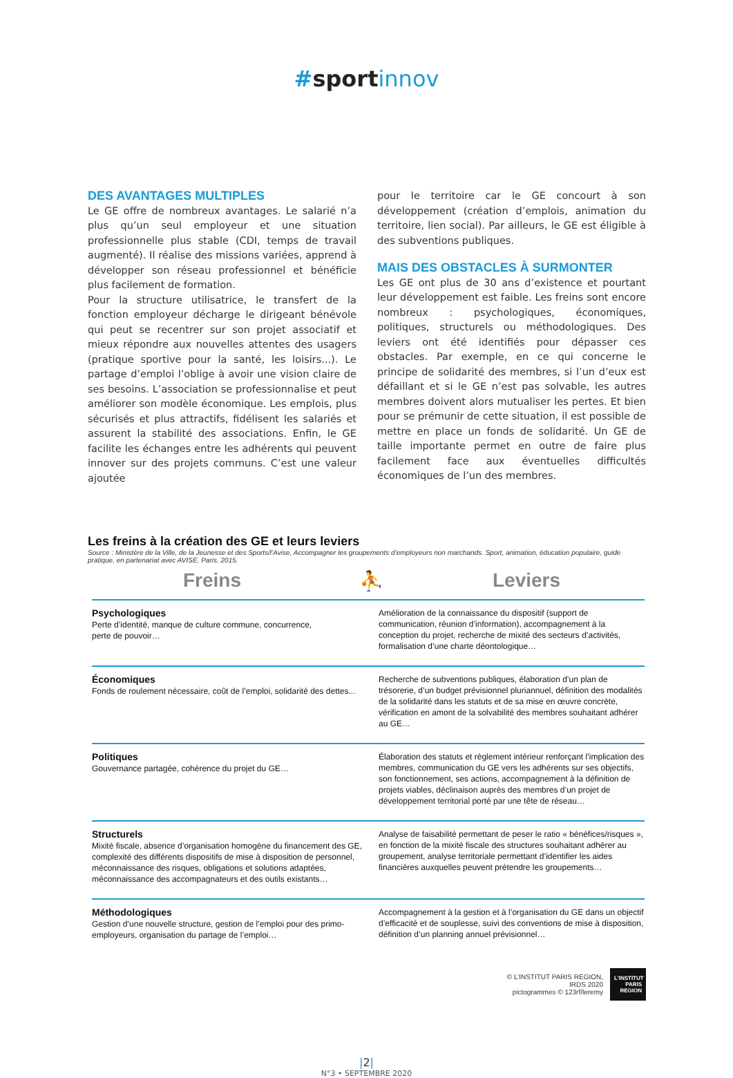#sport innov
DES AVANTAGES MULTIPLES
Le GE offre de nombreux avantages. Le salarié n’a plus qu’un seul employeur et une situation professionnelle plus stable (CDI, temps de travail augmenté). Il réalise des missions variées, apprend à développer son réseau professionnel et bénéficie plus facilement de formation.
Pour la structure utilisatrice, le transfert de la fonction employeur décharge le dirigeant bénévole qui peut se recentrer sur son projet associatif et mieux répondre aux nouvelles attentes des usagers (pratique sportive pour la santé, les loisirs...). Le partage d’emploi l’oblige à avoir une vision claire de ses besoins. L’association se professionnalise et peut améliorer son modèle économique. Les emplois, plus sécurisés et plus attractifs, fidélisent les salariés et assurent la stabilité des associations. Enfin, le GE facilite les échanges entre les adhérents qui peuvent innover sur des projets communs. C’est une valeur ajoutée
pour le territoire car le GE concourt à son développement (création d’emplois, animation du territoire, lien social). Par ailleurs, le GE est éligible à des subventions publiques.
MAIS DES OBSTACLES À SURMONTER
Les GE ont plus de 30 ans d’existence et pourtant leur développement est faible. Les freins sont encore nombreux : psychologiques, économiques, politiques, structurels ou méthodologiques. Des leviers ont été identifiés pour dépasser ces obstacles. Par exemple, en ce qui concerne le principe de solidarité des membres, si l’un d’eux est défaillant et si le GE n’est pas solvable, les autres membres doivent alors mutualiser les pertes. Et bien pour se prémunir de cette situation, il est possible de mettre en place un fonds de solidarité. Un GE de taille importante permet en outre de faire plus facilement face aux éventuelles difficultés économiques de l’un des membres.
Les freins à la création des GE et leurs leviers
Source : Ministère de la Ville, de la Jeunesse et des Sports/l’Avise, Accompagner les groupements d’employeurs non marchands. Sport, animation, éducation populaire, guide pratique, en partenariat avec AVISE, Paris. 2015.
Freins ⛹ Leviers
| Psychologiques Perte d’identité, manque de culture commune, concurrence, perte de pouvoir… | Amélioration de la connaissance du dispositif (support de communication, réunion d’information), accompagnement à la conception du projet, recherche de mixité des secteurs d’activités, formalisation d’une charte déontologique… |
| Économiques Fonds de roulement nécessaire, coût de l’emploi, solidarité des dettes... | Recherche de subventions publiques, élaboration d’un plan de trésorerie, d’un budget prévisionnel pluriannuel, définition des modalités de la solidarité dans les statuts et de sa mise en œuvre concrète, vérification en amont de la solvabilité des membres souhaitant adhérer au GE… |
| Politiques Gouvernance partagée, cohérence du projet du GE… | Élaboration des statuts et règlement intérieur renforçant l’implication des membres, communication du GE vers les adhérents sur ses objectifs, son fonctionnement, ses actions, accompagnement à la définition de projets viables, déclinaison auprès des membres d’un projet de développement territorial porté par une tête de réseau… |
| Structurels Mixité fiscale, absence d’organisation homogène du financement des GE, complexité des différents dispositifs de mise à disposition de personnel, méconnaissance des risques, obligations et solutions adaptées, méconnaissance des accompagnateurs et des outils existants… | Analyse de faisabilité permettant de peser le ratio « bénéfices/risques », en fonction de la mixité fiscale des structures souhaitant adhérer au groupement, analyse territoriale permettant d’identifier les aides financières auxquelles peuvent prétendre les groupements… |
| Méthodologiques Gestion d’une nouvelle structure, gestion de l’emploi pour des primo-employeurs, organisation du partage de l’emploi… | Accompagnement à la gestion et à l’organisation du GE dans un objectif d’efficacité et de souplesse, suivi des conventions de mise à disposition, définition d’un planning annuel prévisionnel… |
© L’INSTITUT PARIS REGION,
IRDS 2020
pictogrammes © 123rf/leremy
L’INSTITUT PARIS REGION
|2|
N°3 • SEPTEMBRE 2020